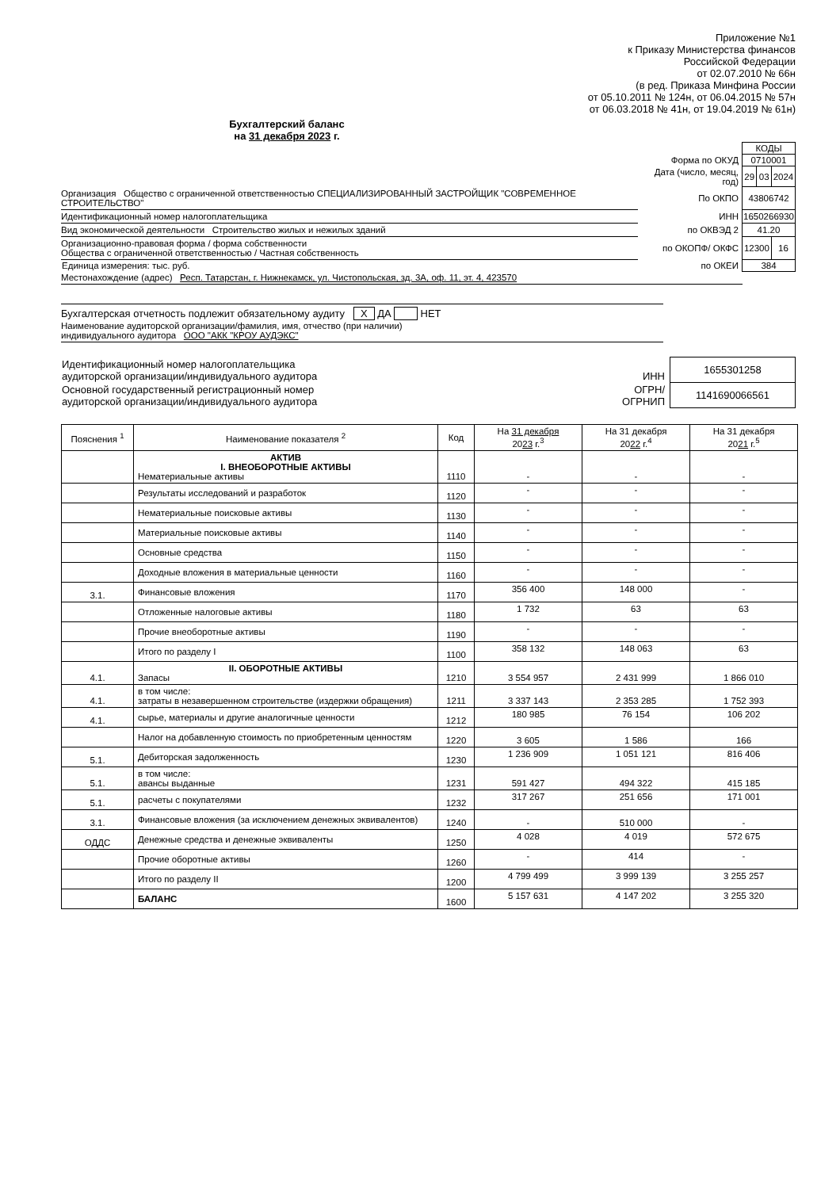Приложение №1
к Приказу Министерства финансов
Российской Федерации
от 02.07.2010 № 66н
(в ред. Приказа Минфина России
от 05.10.2011 № 124н, от 06.04.2015 № 57н
от 06.03.2018 № 41н, от 19.04.2019 № 61н)
Бухгалтерский баланс
на 31 декабря 2023 г.
| | | КОДЫ | | |
| | Форма по ОКУД | 0710001 | | |
| | Дата (число, месяц, год) | 29 | 03 | 2024 |
| Организация Общество с ограниченной ответственностью СПЕЦИАЛИЗИРОВАННЫЙ ЗАСТРОЙЩИК "СОВРЕМЕННОЕ СТРОИТЕЛЬСТВО" | По ОКПО | 43806742 | | |
| Идентификационный номер налогоплательщика | ИНН | 1650266930 | | |
| Вид экономической деятельности Строительство жилых и нежилых зданий | по ОКВЭД 2 | 41.20 | | |
| Организационно-правовая форма / форма собственности Общества с ограниченной ответственностью / Частная собственность | по ОКОПФ/ ОКФС | 12300 | | 16 |
| Единица измерения: тыс. руб. | по ОКЕИ | 384 | | |
| Местонахождение (адрес) Респ. Татарстан, г. Нижнекамск, ул. Чистопольская, зд. 3А, оф. 11, эт. 4, 423570 | | | | |
Бухгалтерская отчетность подлежит обязательному аудиту X ДА НЕТ
Наименование аудиторской организации/фамилия, имя, отчество (при наличии)
индивидуального аудитора ООО "АКК "КРОУ АУДЭКС"
| Идентификационный номер налогоплательщика аудиторской организации/индивидуального аудитора | ИНН | 1655301258 |
| Основной государственный регистрационный номер аудиторской организации/индивидуального аудитора | ОГРН/ ОГРНИП | 1141690066561 |
| Пояснения <sup>1</sup> | Наименование показателя <sup>2</sup> | Код | На 31 декабря 20 23 г.<sup>3</sup> | На 31 декабря 20 22 г.<sup>4</sup> | На 31 декабря 20 21 г.<sup>5</sup> |
| --- | --- | --- | --- | --- | --- |
| | АКТИВ I. ВНЕОБОРОТНЫЕ АКТИВЫ Нематериальные активы | 1110 | - | - | - |
| | Результаты исследований и разработок | 1120 | - | - | - |
| | Нематериальные поисковые активы | 1130 | - | - | - |
| | Материальные поисковые активы | 1140 | - | - | - |
| | Основные средства | 1150 | - | - | - |
| | Доходные вложения в материальные ценности | 1160 | - | - | - |
| 3.1. | Финансовые вложения | 1170 | 356 400 | 148 000 | - |
| | Отложенные налоговые активы | 1180 | 1 732 | 63 | 63 |
| | Прочие внеоборотные активы | 1190 | - | - | - |
| | Итого по разделу I | 1100 | 358 132 | 148 063 | 63 |
| 4.1. | II. ОБОРОТНЫЕ АКТИВЫ Запасы | 1210 | 3 554 957 | 2 431 999 | 1 866 010 |
| 4.1. | в том числе: затраты в незавершенном строительстве (издержки обращения) | 1211 | 3 337 143 | 2 353 285 | 1 752 393 |
| 4.1. | сырье, материалы и другие аналогичные ценности | 1212 | 180 985 | 76 154 | 106 202 |
| | Налог на добавленную стоимость по приобретенным ценностям | 1220 | 3 605 | 1 586 | 166 |
| 5.1. | Дебиторская задолженность | 1230 | 1 236 909 | 1 051 121 | 816 406 |
| 5.1. | в том числе: авансы выданные | 1231 | 591 427 | 494 322 | 415 185 |
| 5.1. | расчеты с покупателями | 1232 | 317 267 | 251 656 | 171 001 |
| 3.1. | Финансовые вложения (за исключением денежных эквивалентов) | 1240 | - | 510 000 | - |
| ОДДС | Денежные средства и денежные эквиваленты | 1250 | 4 028 | 4 019 | 572 675 |
| | Прочие оборотные активы | 1260 | - | 414 | - |
| | Итого по разделу II | 1200 | 4 799 499 | 3 999 139 | 3 255 257 |
| | БАЛАНС | 1600 | 5 157 631 | 4 147 202 | 3 255 320 |